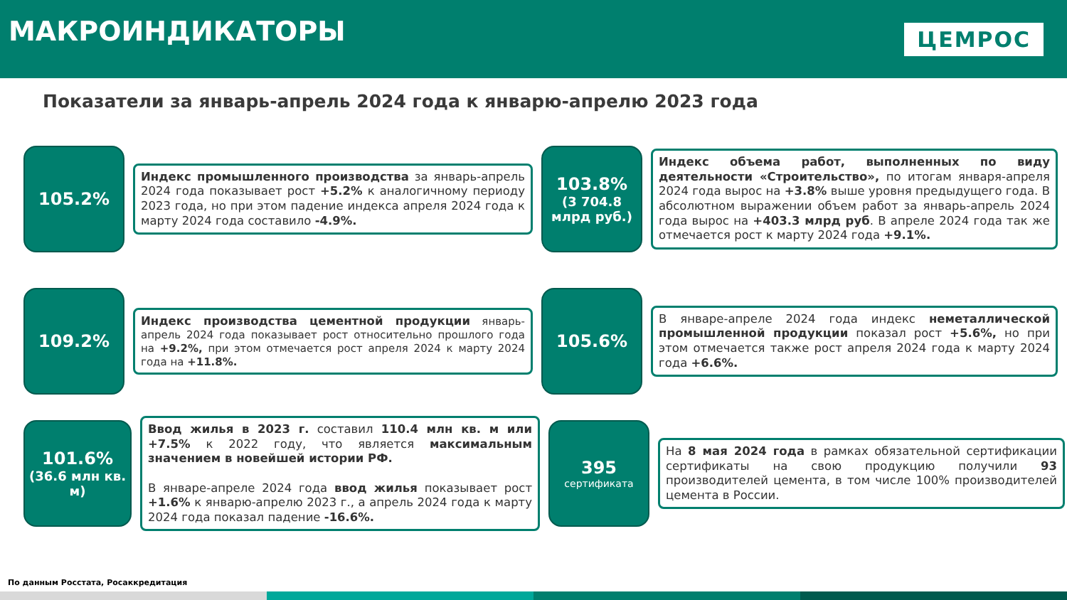МАКРОИНДИКАТОРЫ
ЦЕМРОС
Показатели за январь-апрель 2024 года к январю-апрелю 2023 года
105.2%
Индекс промышленного производства за январь-апрель 2024 года показывает рост +5.2% к аналогичному периоду 2023 года, но при этом падение индекса апреля 2024 года к марту 2024 года составило -4.9%.
103.8%
(3 704.8 млрд руб.)
Индекс объема работ, выполненных по виду деятельности «Строительство», по итогам января-апреля 2024 года вырос на +3.8% выше уровня предыдущего года. В абсолютном выражении объем работ за январь-апрель 2024 года вырос на +403.3 млрд руб. В апреле 2024 года так же отмечается рост к марту 2024 года +9.1%.
109.2%
Индекс производства цементной продукции январь-апрель 2024 года показывает рост относительно прошлого года на +9.2%, при этом отмечается рост апреля 2024 к марту 2024 года на +11.8%.
105.6%
В январе-апреле 2024 года индекс неметаллической промышленной продукции показал рост +5.6%, но при этом отмечается также рост апреля 2024 года к марту 2024 года +6.6%.
101.6%
(36.6 млн кв. м)
Ввод жилья в 2023 г. составил 110.4 млн кв. м или +7.5% к 2022 году, что является максимальным значением в новейшей истории РФ.
В январе-апреле 2024 года ввод жилья показывает рост +1.6% к январю-апрелю 2023 г., а апрель 2024 года к марту 2024 года показал падение -16.6%.
395
сертификата
На 8 мая 2024 года в рамках обязательной сертификации сертификаты на свою продукцию получили 93 производителей цемента, в том числе 100% производителей цемента в России.
По данным Росстата, Росаккредитация